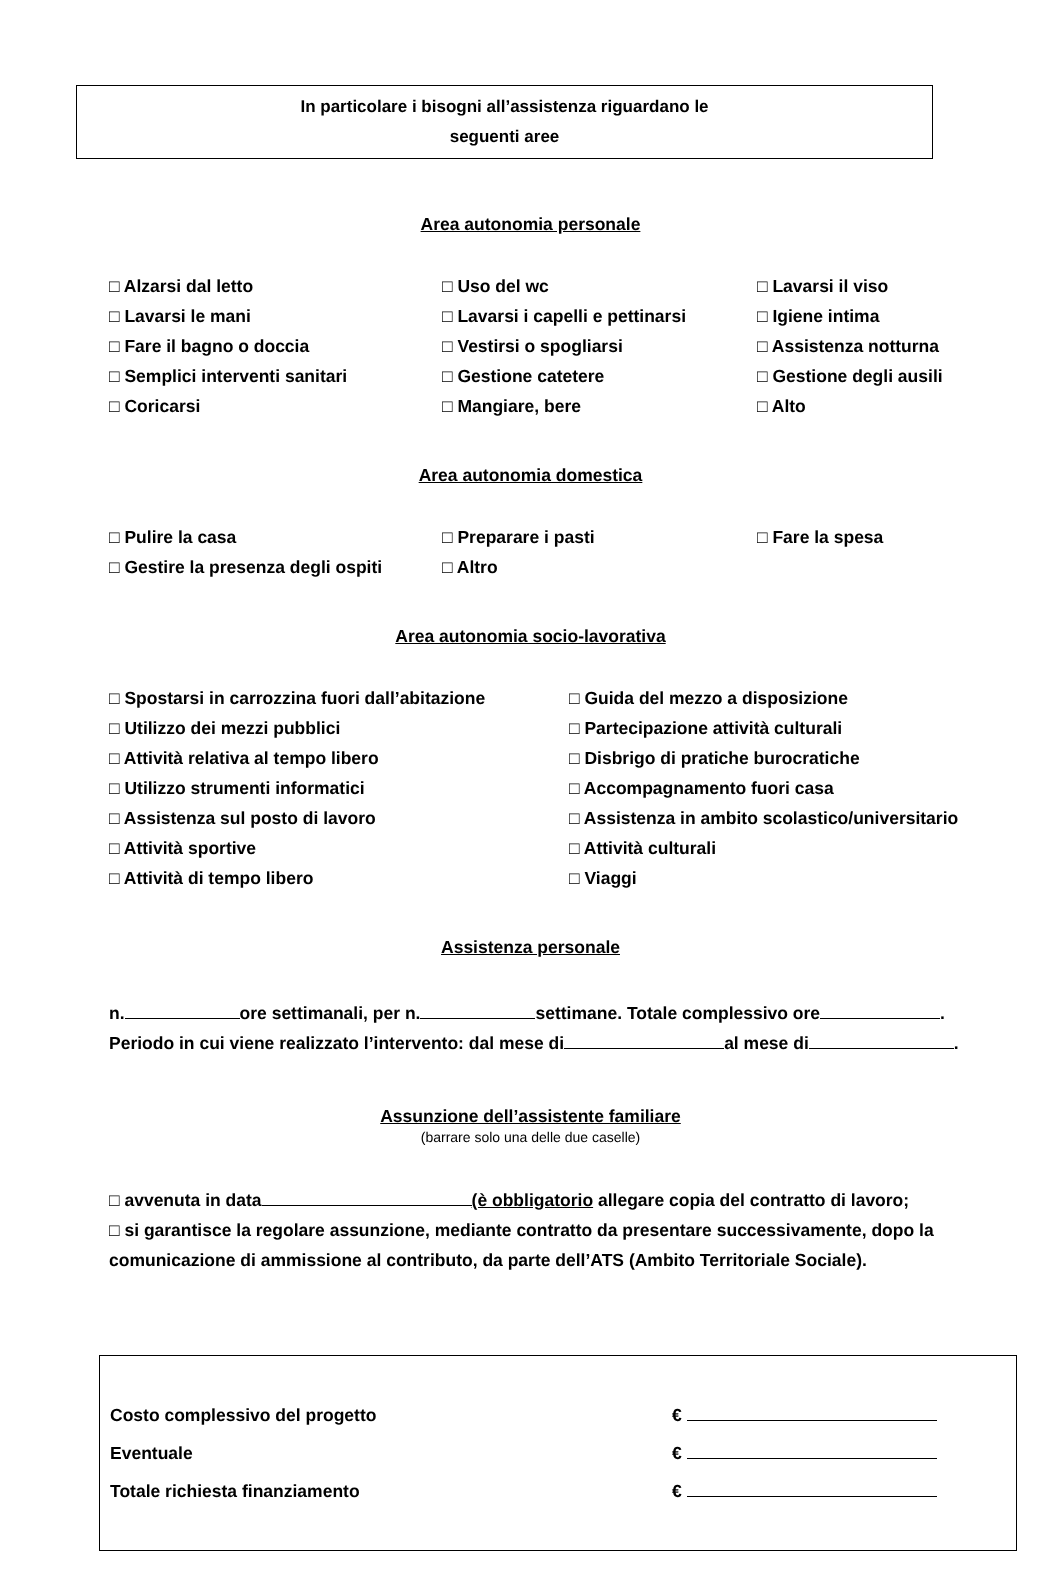In particolare i bisogni all’assistenza riguardano le
seguenti aree
Area autonomia personale
□ Alzarsi dal letto
□ Uso del wc
□ Lavarsi il viso
□ Lavarsi le mani
□ Lavarsi i capelli e pettinarsi
□ Igiene intima
□ Fare il bagno o doccia
□ Vestirsi o spogliarsi
□ Assistenza notturna
□ Semplici interventi sanitari
□ Gestione catetere
□ Gestione degli ausili
□ Coricarsi
□ Mangiare, bere
□ Alto
Area autonomia domestica
□ Pulire la casa
□ Preparare i pasti
□ Fare la spesa
□ Gestire la presenza degli ospiti
□ Altro
Area autonomia socio-lavorativa
□ Spostarsi in carrozzina fuori dall’abitazione
□ Guida del mezzo a disposizione
□ Utilizzo dei mezzi pubblici
□ Partecipazione attività culturali
□ Attività relativa al tempo libero
□ Disbrigo di pratiche burocratiche
□ Utilizzo strumenti informatici
□ Accompagnamento fuori casa
□ Assistenza sul posto di lavoro
□ Assistenza in ambito scolastico/universitario
□ Attività sportive
□ Attività culturali
□ Attività di tempo libero
□ Viaggi
Assistenza personale
n. ore settimanali, per n. settimane. Totale complessivo ore .
Periodo in cui viene realizzato l’intervento: dal mese di al mese di .
Assunzione dell’assistente familiare
(barrare solo una delle due caselle)
□ avvenuta in data (è obbligatorio allegare copia del contratto di lavoro;
□ si garantisce la regolare assunzione, mediante contratto da presentare successivamente, dopo la comunicazione di ammissione al contributo, da parte dell’ATS (Ambito Territoriale Sociale).
Costo complessivo del progetto €
Eventuale €
Totale richiesta finanziamento €